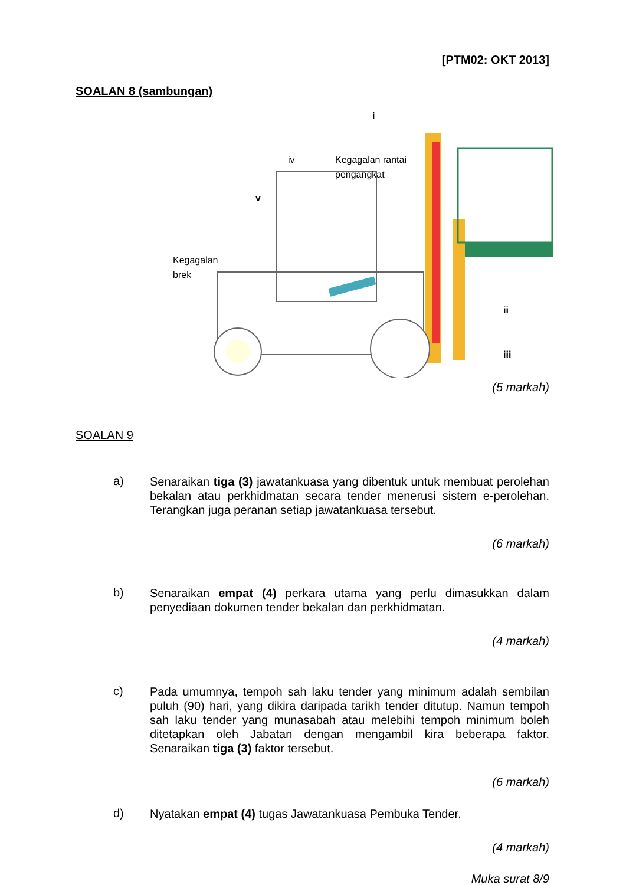[PTM02: OKT 2013]
SOALAN 8 (sambungan)
i
iv
Kegagalan rantai
pengangkat
v
Kegagalan
brek
ii
iii
(5 markah)
SOALAN 9
a)
Senaraikan tiga (3) jawatankuasa yang dibentuk untuk membuat perolehan bekalan atau perkhidmatan secara tender menerusi sistem e-perolehan. Terangkan juga peranan setiap jawatankuasa tersebut.
(6 markah)
b)
Senaraikan empat (4) perkara utama yang perlu dimasukkan dalam penyediaan dokumen tender bekalan dan perkhidmatan.
(4 markah)
c)
Pada umumnya, tempoh sah laku tender yang minimum adalah sembilan puluh (90) hari, yang dikira daripada tarikh tender ditutup. Namun tempoh sah laku tender yang munasabah atau melebihi tempoh minimum boleh ditetapkan oleh Jabatan dengan mengambil kira beberapa faktor. Senaraikan tiga (3) faktor tersebut.
(6 markah)
d)
Nyatakan empat (4) tugas Jawatankuasa Pembuka Tender.
(4 markah)
Muka surat 8/9